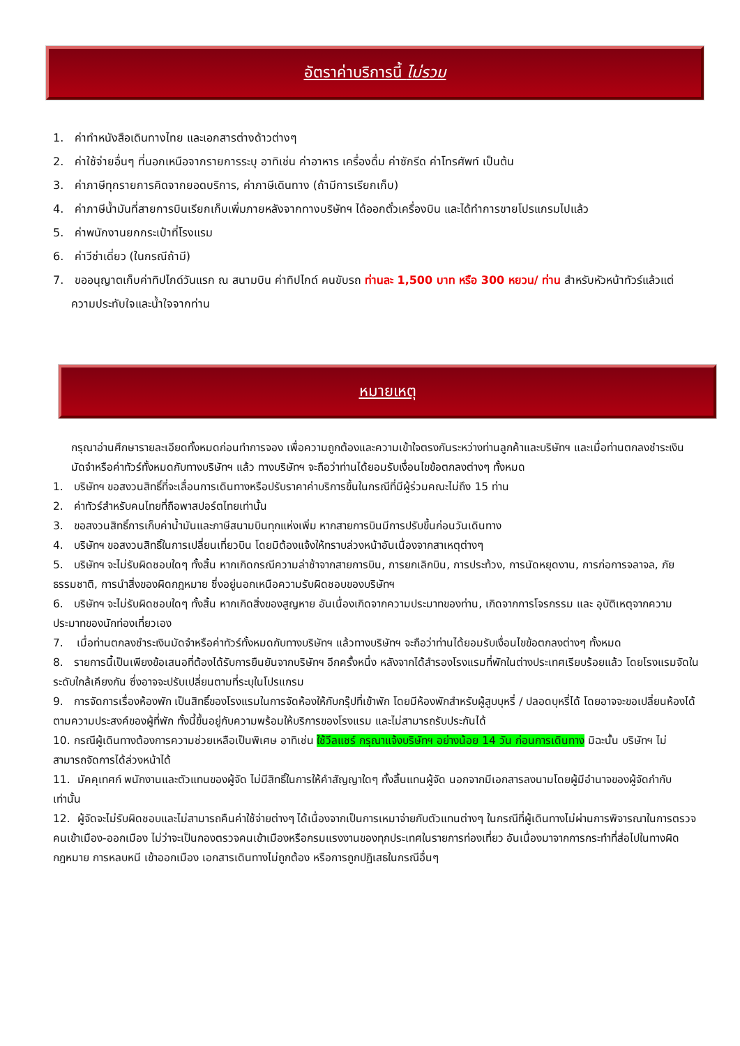อัตราค่าบริการนี้ ไม่รวม
1. ค่าทำหนังสือเดินทางไทย และเอกสารต่างด้าวต่างๆ
2. ค่าใช้จ่ายอื่นๆ ที่นอกเหนือจากรายการระบุ อาทิเช่น ค่าอาหาร เครื่องดื่ม ค่าซักรีด ค่าโทรศัพท์ เป็นต้น
3. ค่าภาษีทุกรายการคิดจากยอดบริการ, ค่าภาษีเดินทาง (ถ้ามีการเรียกเก็บ)
4. ค่าภาษีน้ำมันที่สายการบินเรียกเก็บเพิ่มภายหลังจากทางบริษัทฯ ได้ออกตั๋วเครื่องบิน และได้ทำการขายโปรแกรมไปแล้ว
5. ค่าพนักงานยกกระเป๋าที่โรงแรม
6. ค่าวีซ่าเดี่ยว (ในกรณีถ้ามี)
7. ขออนุญาตเก็บค่าทิปไกด์วันแรก ณ สนามบิน ค่าทิปไกด์ คนขับรถ ท่านละ 1,500 บาท หรือ 300 หยวน/ ท่าน สำหรับหัวหน้าทัวร์แล้วแต่ ความประทับใจและน้ำใจจากท่าน
หมายเหตุ
กรุณาอ่านศึกษารายละเอียดทั้งหมดก่อนทำการจอง เพื่อความถูกต้องและความเข้าใจตรงกันระหว่างท่านลูกค้าและบริษัทฯ และเมื่อท่านตกลงชำระเงินมัดจำหรือค่าทัวร์ทั้งหมดกับทางบริษัทฯ แล้ว ทางบริษัทฯ จะถือว่าท่านได้ยอมรับเงื่อนไขข้อตกลงต่างๆ ทั้งหมด
1. บริษัทฯ ขอสงวนสิทธิ์ที่จะเลื่อนการเดินทางหรือปรับราคาค่าบริการขึ้นในกรณีที่มีผู้ร่วมคณะไม่ถึง 15 ท่าน
2. ค่าทัวร์สำหรับคนไทยที่ถือพาสปอร์ตไทยเท่านั้น
3. ขอสงวนสิทธิ์การเก็บค่าน้ำมันและภาษีสนามบินทุกแห่งเพิ่ม หากสายการบินมีการปรับขึ้นก่อนวันเดินทาง
4. บริษัทฯ ขอสงวนสิทธิ์ในการเปลี่ยนเที่ยวบิน โดยมิต้องแจ้งให้ทราบล่วงหน้าอันเนื่องจากสาเหตุต่างๆ
5. บริษัทฯ จะไม่รับผิดชอบใดๆ ทั้งสิ้น หากเกิดกรณีความล่าช้าจากสายการบิน, การยกเลิกบิน, การประท้วง, การนัดหยุดงาน, การก่อการจลาจล, ภัยธรรมชาติ, การนำสิ่งของผิดกฎหมาย ซึ่งอยู่นอกเหนือความรับผิดชอบของบริษัทฯ
6. บริษัทฯ จะไม่รับผิดชอบใดๆ ทั้งสิ้น หากเกิดสิ่งของสูญหาย อันเนื่องเกิดจากความประมาทของท่าน, เกิดจากการโจรกรรม และ อุบัติเหตุจากความประมาทของนักท่องเที่ยวเอง
7. เมื่อท่านตกลงชำระเงินมัดจำหรือค่าทัวร์ทั้งหมดกับทางบริษัทฯ แล้วทางบริษัทฯ จะถือว่าท่านได้ยอมรับเงื่อนไขข้อตกลงต่างๆ ทั้งหมด
8. รายการนี้เป็นเพียงข้อเสนอที่ต้องได้รับการยืนยันจากบริษัทฯ อีกครั้งหนึ่ง หลังจากได้สำรองโรงแรมที่พักในต่างประเทศเรียบร้อยแล้ว โดยโรงแรมจัดในระดับใกล้เคียงกัน ซึ่งอาจจะปรับเปลี่ยนตามที่ระบุในโปรแกรม
9. การจัดการเรื่องห้องพัก เป็นสิทธิ์ของโรงแรมในการจัดห้องให้กับกรุ๊ปที่เข้าพัก โดยมีห้องพักสำหรับผู้สูบบุหรี่ / ปลอดบุหรี่ได้ โดยอาจจะขอเปลี่ยนห้องได้ตามความประสงค์ของผู้ที่พัก ทั้งนี้ขึ้นอยู่กับความพร้อมให้บริการของโรงแรม และไม่สามารถรับประกันได้
10. กรณีผู้เดินทางต้องการความช่วยเหลือเป็นพิเศษ อาทิเช่น ใช้วีลแชร์ กรุณาแจ้งบริษัทฯ อย่างน้อย 14 วัน ก่อนการเดินทาง มิฉะนั้น บริษัทฯ ไม่สามารถจัดการได้ล่วงหน้าได้
11. มัคคุเทศก์ พนักงานและตัวแทนของผู้จัด ไม่มีสิทธิ์ในการให้คำสัญญาใดๆ ทั้งสิ้นแทนผู้จัด นอกจากมีเอกสารลงนามโดยผู้มีอำนาจของผู้จัดกำกับเท่านั้น
12. ผู้จัดจะไม่รับผิดชอบและไม่สามารถคืนค่าใช้จ่ายต่างๆ ได้เนื่องจากเป็นการเหมาจ่ายกับตัวแทนต่างๆ ในกรณีที่ผู้เดินทางไม่ผ่านการพิจารณาในการตรวจคนเข้าเมือง-ออกเมือง ไม่ว่าจะเป็นกองตรวจคนเข้าเมืองหรือกรมแรงงานของทุกประเทศในรายการท่องเที่ยว อันเนื่องมาจากการกระทำที่ส่อไปในทางผิดกฎหมาย การหลบหนี เข้าออกเมือง เอกสารเดินทางไม่ถูกต้อง หรือการถูกปฏิเสธในกรณีอื่นๆ